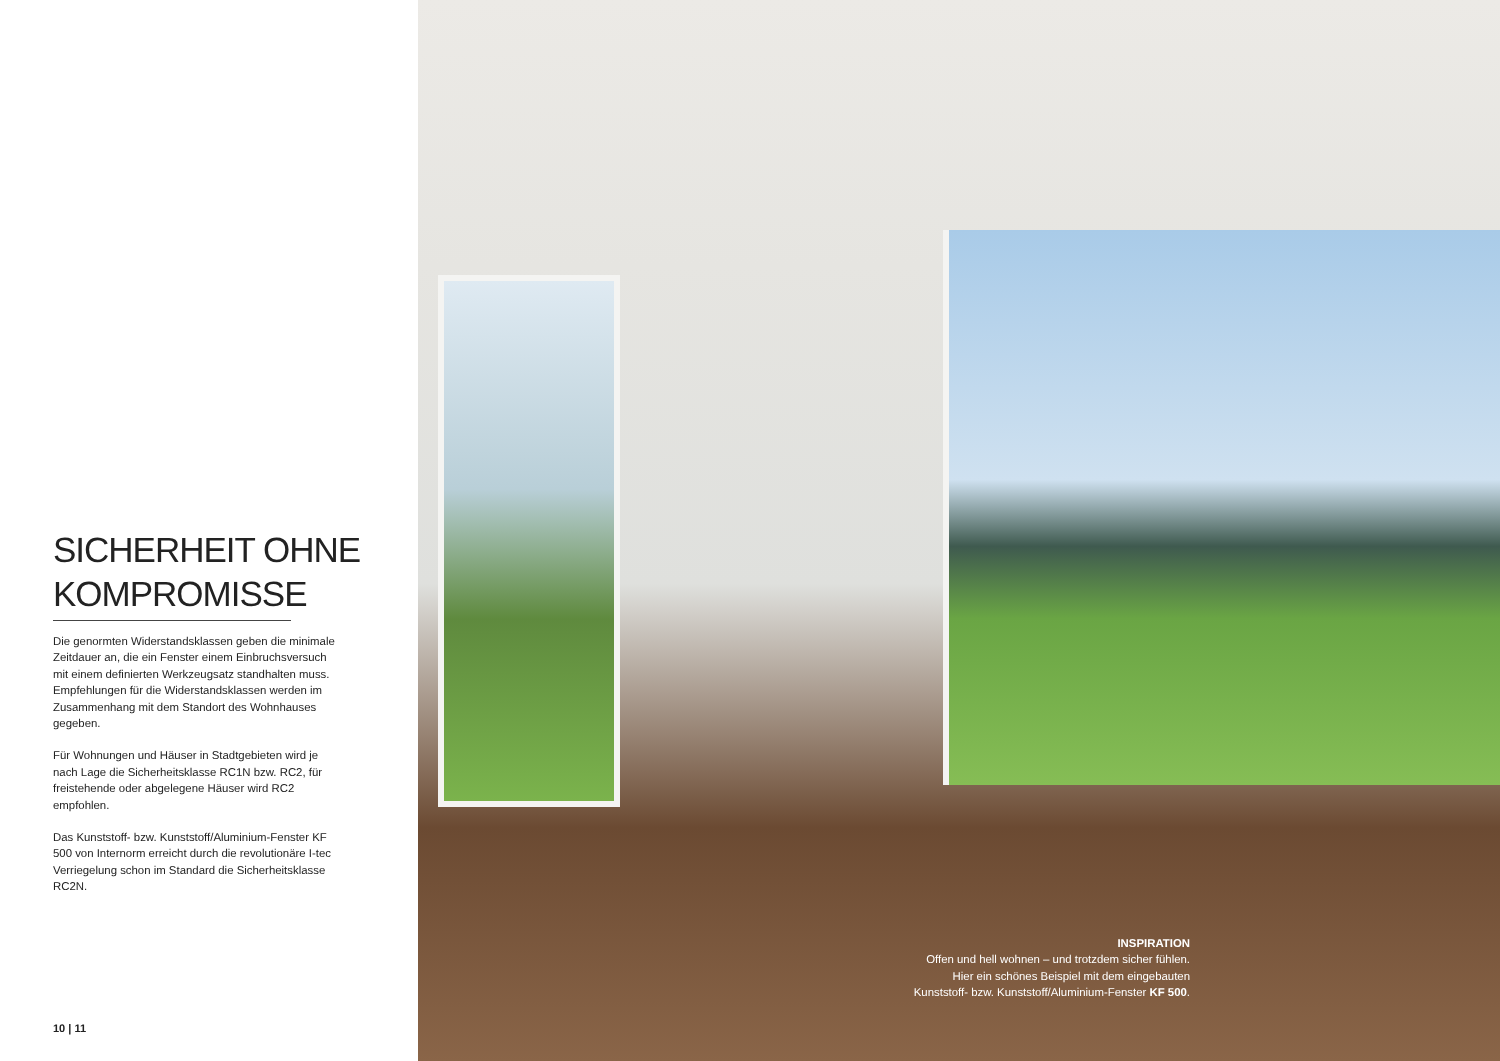SICHERHEIT OHNE
KOMPROMISSE
Die genormten Widerstandsklassen geben die minimale Zeitdauer an, die ein Fenster einem Einbruchsversuch mit einem definierten Werkzeugsatz standhalten muss. Empfehlungen für die Widerstandsklassen werden im Zusammenhang mit dem Standort des Wohnhauses gegeben.
Für Wohnungen und Häuser in Stadtgebieten wird je nach Lage die Sicherheitsklasse RC1N bzw. RC2, für freistehende oder abgelegene Häuser wird RC2 empfohlen.
Das Kunststoff- bzw. Kunststoff/Aluminium-Fenster KF 500 von Internorm erreicht durch die revolutionäre I-tec Verriegelung schon im Standard die Sicherheitsklasse RC2N.
10 | 11
INSPIRATION
Offen und hell wohnen – und trotzdem sicher fühlen.
Hier ein schönes Beispiel mit dem eingebauten
Kunststoff- bzw. Kunststoff/Aluminium-Fenster KF 500.